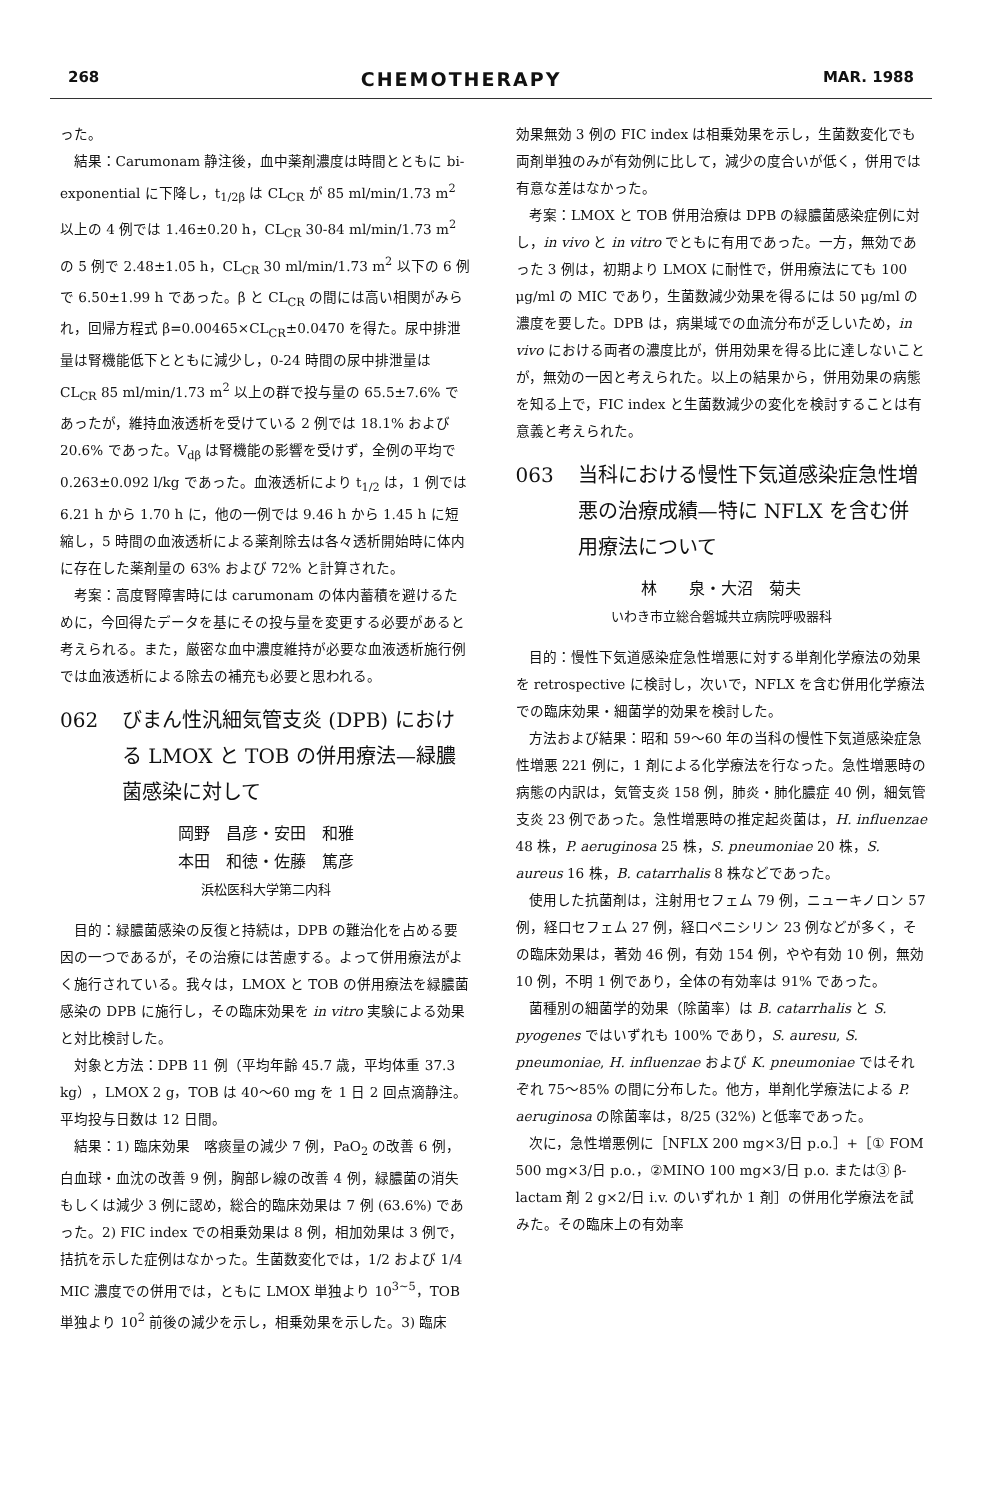268 CHEMOTHERAPY MAR. 1988
った。
結果：Carumonam 静注後，血中薬剤濃度は時間とともに bi-exponential に下降し，t<sub>1/2β</sub> は CL<sub>CR</sub> が 85 ml/min/1.73 m<sup>2</sup> 以上の 4 例では 1.46±0.20 h，CL<sub>CR</sub> 30-84 ml/min/1.73 m<sup>2</sup> の 5 例で 2.48±1.05 h，CL<sub>CR</sub> 30 ml/min/1.73 m<sup>2</sup> 以下の 6 例で 6.50±1.99 h であった。β と CL<sub>CR</sub> の間には高い相関がみられ，回帰方程式 β=0.00465×CL<sub>CR</sub>±0.0470 を得た。尿中排泄量は腎機能低下とともに減少し，0-24 時間の尿中排泄量は CL<sub>CR</sub> 85 ml/min/1.73 m<sup>2</sup> 以上の群で投与量の 65.5±7.6% であったが，維持血液透析を受けている 2 例では 18.1% および 20.6% であった。V<sub>dβ</sub> は腎機能の影響を受けず，全例の平均で 0.263±0.092 l/kg であった。血液透析により t<sub>1/2</sub> は，1 例では 6.21 h から 1.70 h に，他の一例では 9.46 h から 1.45 h に短縮し，5 時間の血液透析による薬剤除去は各々透析開始時に体内に存在した薬剤量の 63% および 72% と計算された。
考案：高度腎障害時には carumonam の体内蓄積を避けるために，今回得たデータを基にその投与量を変更する必要があると考えられる。また，厳密な血中濃度維持が必要な血液透析施行例では血液透析による除去の補充も必要と思われる。
062 びまん性汎細気管支炎 (DPB) における LMOX と TOB の併用療法—緑膿菌感染に対して
岡野　昌彦・安田　和雅
本田　和徳・佐藤　篤彦
浜松医科大学第二内科
目的：緑膿菌感染の反復と持続は，DPB の難治化を占める要因の一つであるが，その治療には苦慮する。よって併用療法がよく施行されている。我々は，LMOX と TOB の併用療法を緑膿菌感染の DPB に施行し，その臨床効果を in vitro 実験による効果と対比検討した。
対象と方法：DPB 11 例（平均年齢 45.7 歳，平均体重 37.3 kg），LMOX 2 g，TOB は 40〜60 mg を 1 日 2 回点滴静注。平均投与日数は 12 日間。
結果：1) 臨床効果　喀痰量の減少 7 例，PaO<sub>2</sub> の改善 6 例，白血球・血沈の改善 9 例，胸部レ線の改善 4 例，緑膿菌の消失もしくは減少 3 例に認め，総合的臨床効果は 7 例 (63.6%) であった。2) FIC index での相乗効果は 8 例，相加効果は 3 例で，拮抗を示した症例はなかった。生菌数変化では，1/2 および 1/4 MIC 濃度での併用では，ともに LMOX 単独より 10<sup>3~5</sup>，TOB 単独より 10<sup>2</sup> 前後の減少を示し，相乗効果を示した。3) 臨床
効果無効 3 例の FIC index は相乗効果を示し，生菌数変化でも両剤単独のみが有効例に比して，減少の度合いが低く，併用では有意な差はなかった。
考案：LMOX と TOB 併用治療は DPB の緑膿菌感染症例に対し，in vivo と in vitro でともに有用であった。一方，無効であった 3 例は，初期より LMOX に耐性で，併用療法にても 100 μg/ml の MIC であり，生菌数減少効果を得るには 50 μg/ml の濃度を要した。DPB は，病巣域での血流分布が乏しいため，in vivo における両者の濃度比が，併用効果を得る比に達しないことが，無効の一因と考えられた。以上の結果から，併用効果の病態を知る上で，FIC index と生菌数減少の変化を検討することは有意義と考えられた。
063 当科における慢性下気道感染症急性増悪の治療成績—特に NFLX を含む併用療法について
林　　泉・大沼　菊夫
いわき市立総合磐城共立病院呼吸器科
目的：慢性下気道感染症急性増悪に対する単剤化学療法の効果を retrospective に検討し，次いで，NFLX を含む併用化学療法での臨床効果・細菌学的効果を検討した。
方法および結果：昭和 59〜60 年の当科の慢性下気道感染症急性増悪 221 例に，1 剤による化学療法を行なった。急性増悪時の病態の内訳は，気管支炎 158 例，肺炎・肺化膿症 40 例，細気管支炎 23 例であった。急性増悪時の推定起炎菌は，H. influenzae 48 株，P. aeruginosa 25 株，S. pneumoniae 20 株，S. aureus 16 株，B. catarrhalis 8 株などであった。
使用した抗菌剤は，注射用セフェム 79 例，ニューキノロン 57 例，経口セフェム 27 例，経口ペニシリン 23 例などが多く，その臨床効果は，著効 46 例，有効 154 例，やや有効 10 例，無効 10 例，不明 1 例であり，全体の有効率は 91% であった。
菌種別の細菌学的効果（除菌率）は B. catarrhalis と S. pyogenes ではいずれも 100% であり，S. auresu, S. pneumoniae, H. influenzae および K. pneumoniae ではそれぞれ 75〜85% の間に分布した。他方，単剤化学療法による P. aeruginosa の除菌率は，8/25 (32%) と低率であった。
次に，急性増悪例に［NFLX 200 mg×3/日 p.o.］+［① FOM 500 mg×3/日 p.o.，②MINO 100 mg×3/日 p.o. または③ β-lactam 剤 2 g×2/日 i.v. のいずれか 1 剤］の併用化学療法を試みた。その臨床上の有効率